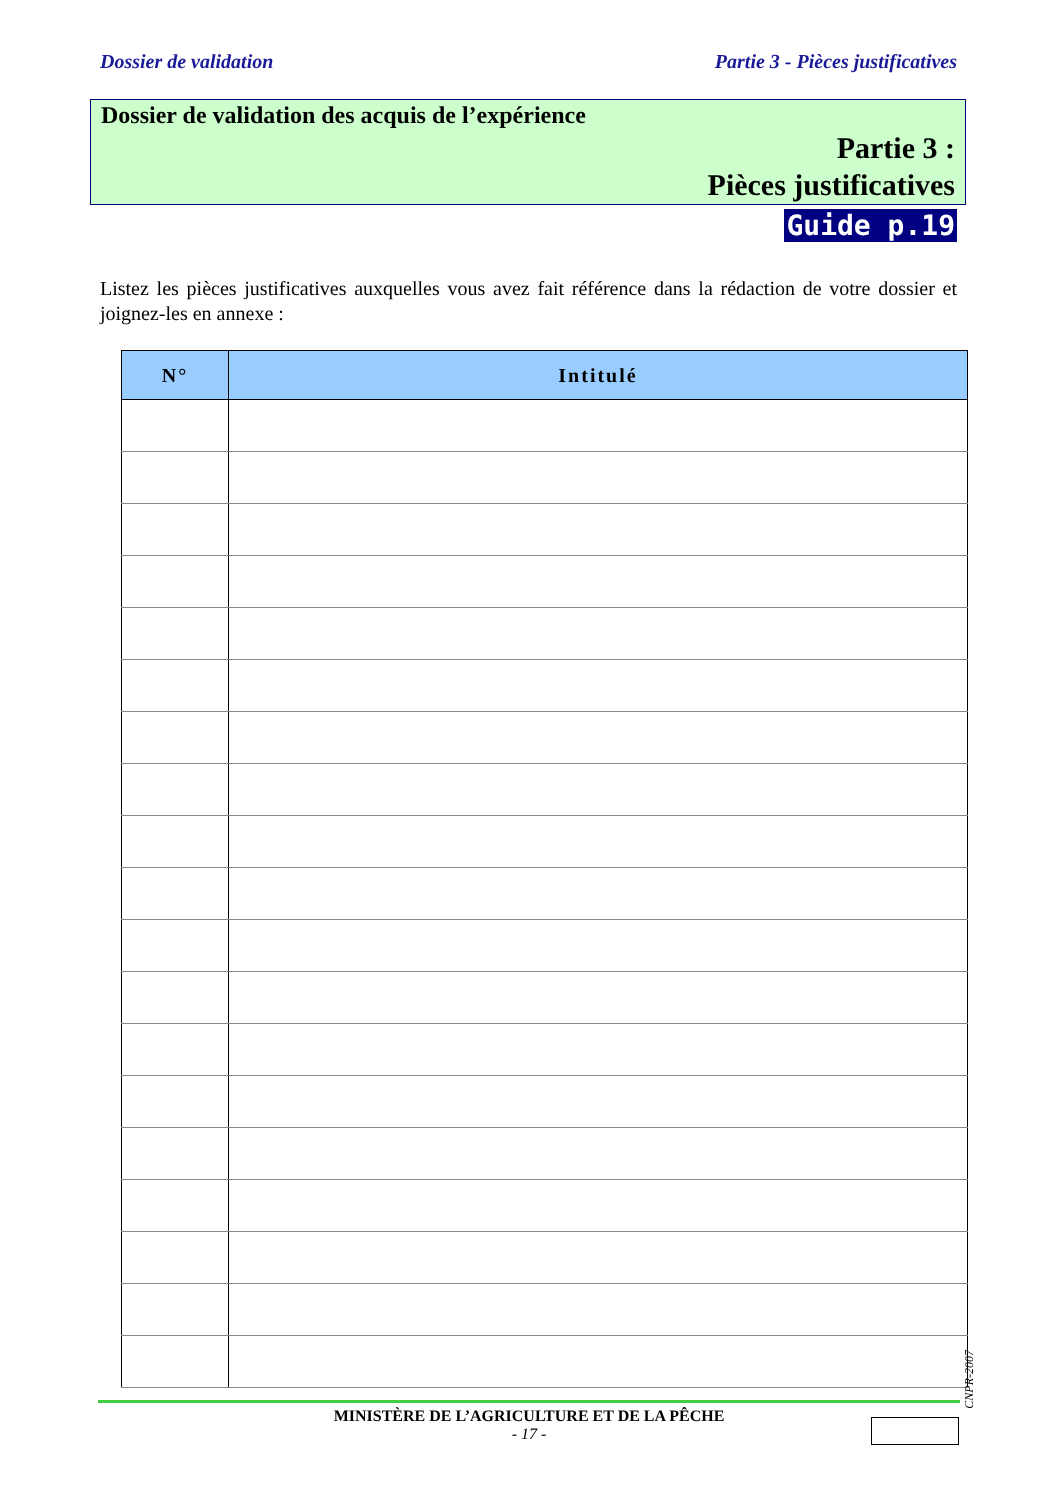Dossier de validation Partie 3 - Pièces justificatives
Dossier de validation des acquis de l’expérience
Partie 3 :
Pièces justificatives
Guide p.19
Listez les pièces justificatives auxquelles vous avez fait référence dans la rédaction de votre dossier et joignez-les en annexe :
| N° | Intitulé |
| --- | --- |
CNPR-2007
MINISTÈRE DE L’AGRICULTURE ET DE LA PÊCHE
- 17 -